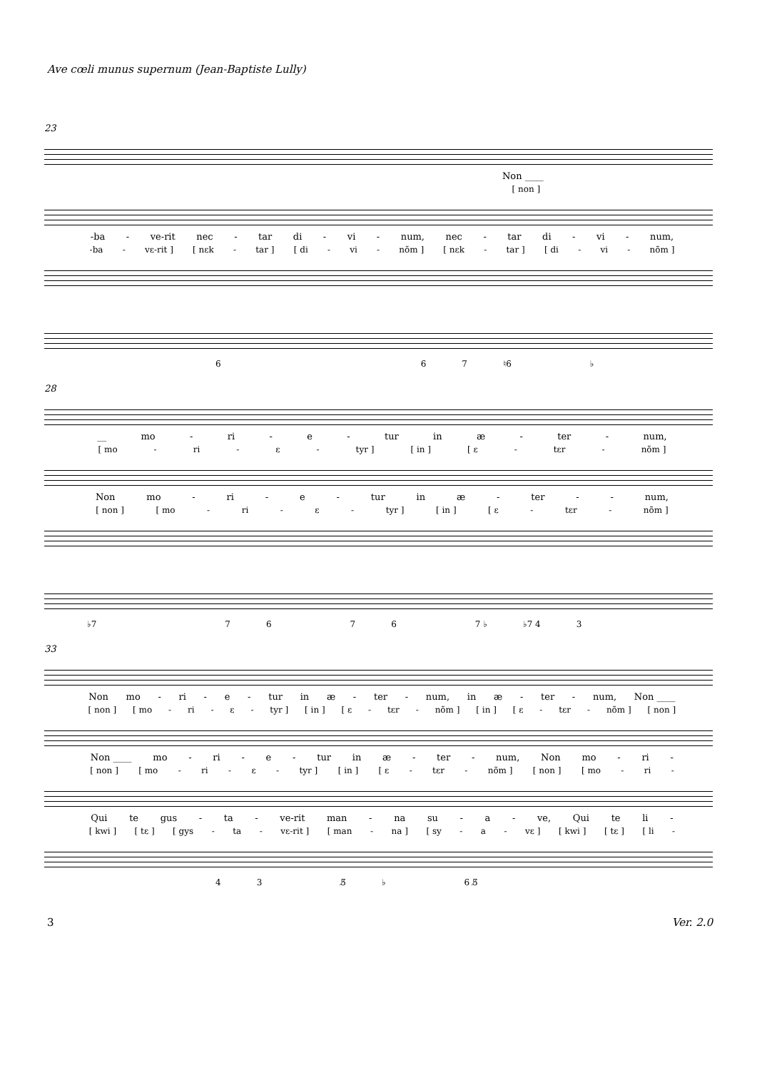Ave cœli munus supernum (Jean-Baptiste Lully)
23
Non ____
[ non ]
-ba - ve-rit nec - tar di - vi - num, nec - tar di - vi - num,
-ba - vɛ-rit ] [ nɛk - tar ] [ di - vi - nõm ] [ nɛk - tar ] [ di - vi - nõm ]
6 6 7 ♮6 ♭
28
__ mo - ri - e - tur in æ - ter - num,
[ mo - ri - ɛ - tyr ] [ in ] [ ɛ - tɛr - nõm ]
Non mo - ri - e - tur in æ - ter - - num,
[ non ] [ mo - ri - ɛ - tyr ] [ in ] [ ɛ - tɛr - nõm ]
♭7 7676 7 ♭ ♭7 4 3
33
Non mo - ri - e - tur in æ - ter - num, in æ - ter - num, Non ____
[ non ] [ mo - ri - ɛ - tyr ] [ in ] [ ɛ - tɛr - nõm ] [ in ] [ ɛ - tɛr - nõm ] [ non ]
Non ____ mo - ri - e - tur in æ - ter - num, Non mo - ri -
[ non ] [ mo - ri - ɛ - tyr ] [ in ] [ ɛ - tɛr - nõm ] [ non ] [ mo - ri -
Qui te gus - ta - ve-rit man - na su - a - ve, Qui te li -
[ kwi ] [ tɛ ] [ gys - ta - vɛ-rit ] [ man - na ] [ sy - a - vɛ ] [ kwi ] [ tɛ ] [ li -
4 3 5̸ ♭ 6 5̸
3 Ver. 2.0